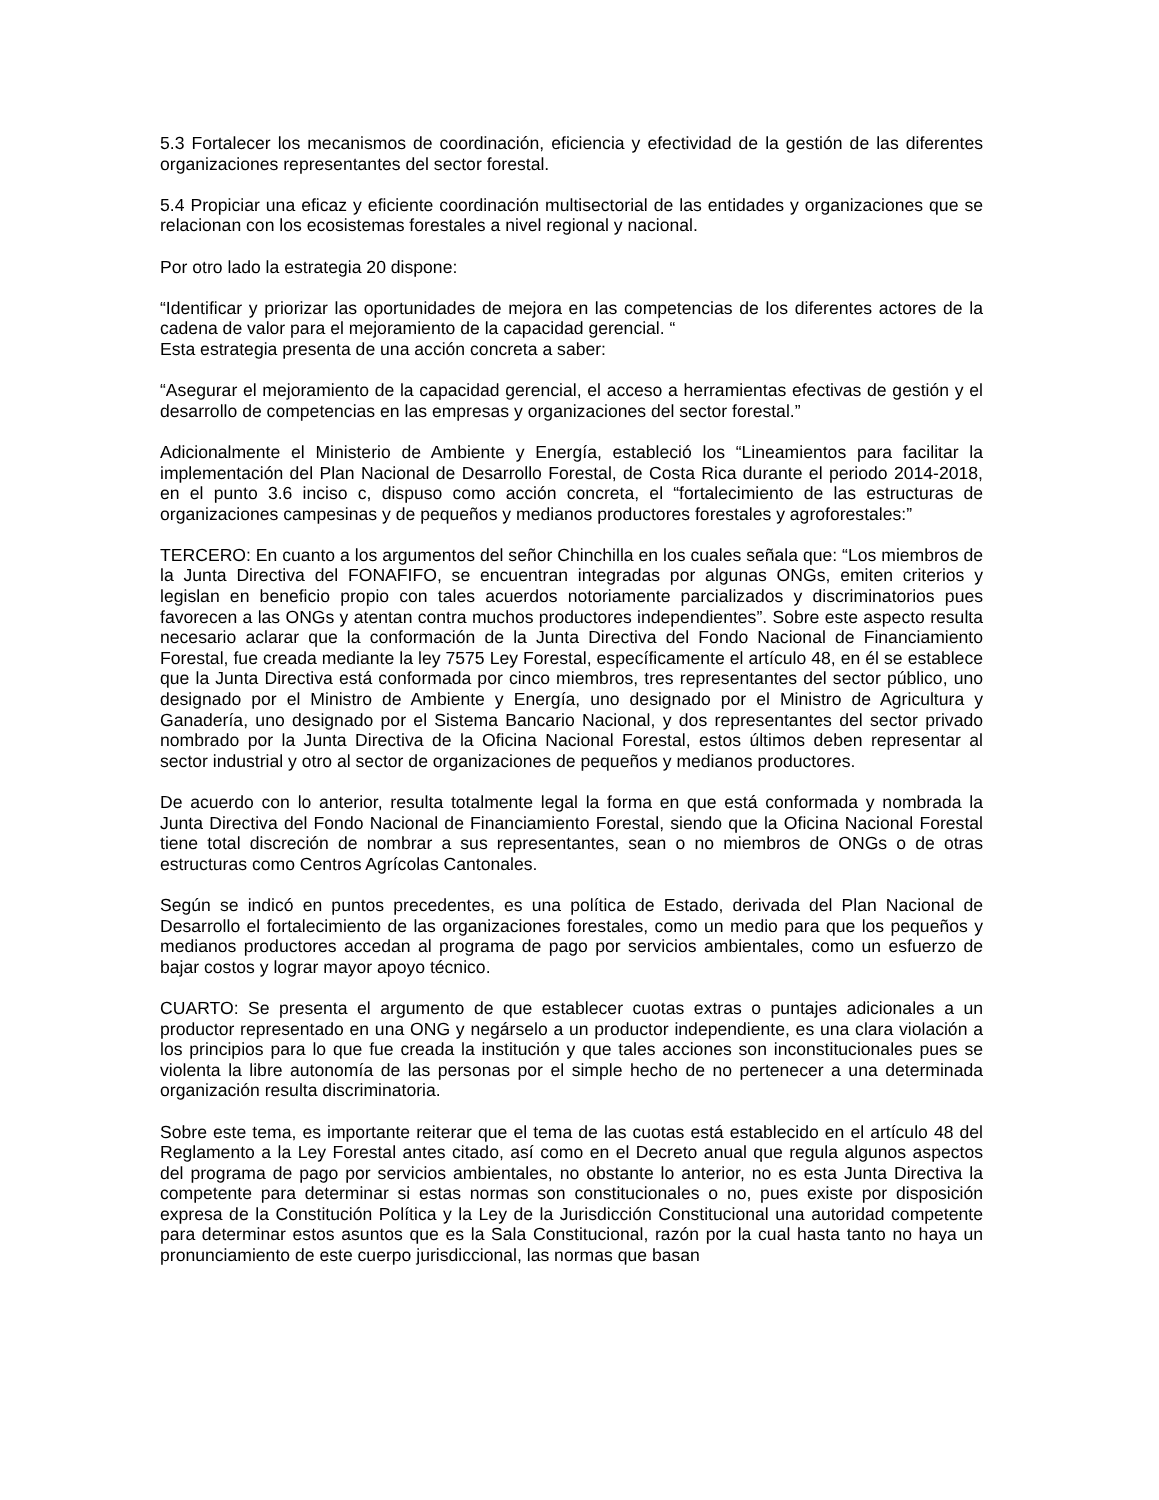5.3 Fortalecer los mecanismos de coordinación, eficiencia y efectividad de la gestión de las diferentes organizaciones representantes del sector forestal.
5.4 Propiciar una eficaz y eficiente coordinación multisectorial de las entidades y organizaciones que se relacionan con los ecosistemas forestales a nivel regional y nacional.
Por otro lado la estrategia 20 dispone:
“Identificar y priorizar las oportunidades de mejora en las competencias de los diferentes actores de la cadena de valor para el mejoramiento de la capacidad gerencial. “
Esta estrategia presenta de una acción concreta a saber:
“Asegurar el mejoramiento de la capacidad gerencial, el acceso a herramientas efectivas de gestión y el desarrollo de competencias en las empresas y organizaciones del sector forestal.”
Adicionalmente el Ministerio de Ambiente y Energía, estableció los “Lineamientos para facilitar la implementación del Plan Nacional de Desarrollo Forestal, de Costa Rica durante el periodo 2014-2018, en el punto 3.6 inciso c, dispuso como acción concreta, el “fortalecimiento de las estructuras de organizaciones campesinas y de pequeños y medianos productores forestales y agroforestales:”
TERCERO: En cuanto a los argumentos del señor Chinchilla en los cuales señala que: “Los miembros de la Junta Directiva del FONAFIFO, se encuentran integradas por algunas ONGs, emiten criterios y legislan en beneficio propio con tales acuerdos notoriamente parcializados y discriminatorios pues favorecen a las ONGs y atentan contra muchos productores independientes”. Sobre este aspecto resulta necesario aclarar que la conformación de la Junta Directiva del Fondo Nacional de Financiamiento Forestal, fue creada mediante la ley 7575 Ley Forestal, específicamente el artículo 48, en él se establece que la Junta Directiva está conformada por cinco miembros, tres representantes del sector público, uno designado por el Ministro de Ambiente y Energía, uno designado por el Ministro de Agricultura y Ganadería, uno designado por el Sistema Bancario Nacional, y dos representantes del sector privado nombrado por la Junta Directiva de la Oficina Nacional Forestal, estos últimos deben representar al sector industrial y otro al sector de organizaciones de pequeños y medianos productores.
De acuerdo con lo anterior, resulta totalmente legal la forma en que está conformada y nombrada la Junta Directiva del Fondo Nacional de Financiamiento Forestal, siendo que la Oficina Nacional Forestal tiene total discreción de nombrar a sus representantes, sean o no miembros de ONGs o de otras estructuras como Centros Agrícolas Cantonales.
Según se indicó en puntos precedentes, es una política de Estado, derivada del Plan Nacional de Desarrollo el fortalecimiento de las organizaciones forestales, como un medio para que los pequeños y medianos productores accedan al programa de pago por servicios ambientales, como un esfuerzo de bajar costos y lograr mayor apoyo técnico.
CUARTO: Se presenta el argumento de que establecer cuotas extras o puntajes adicionales a un productor representado en una ONG y negárselo a un productor independiente, es una clara violación a los principios para lo que fue creada la institución y que tales acciones son inconstitucionales pues se violenta la libre autonomía de las personas por el simple hecho de no pertenecer a una determinada organización resulta discriminatoria.
Sobre este tema, es importante reiterar que el tema de las cuotas está establecido en el artículo 48 del Reglamento a la Ley Forestal antes citado, así como en el Decreto anual que regula algunos aspectos del programa de pago por servicios ambientales, no obstante lo anterior, no es esta Junta Directiva la competente para determinar si estas normas son constitucionales o no, pues existe por disposición expresa de la Constitución Política y la Ley de la Jurisdicción Constitucional una autoridad competente para determinar estos asuntos que es la Sala Constitucional, razón por la cual hasta tanto no haya un pronunciamiento de este cuerpo jurisdiccional, las normas que basan